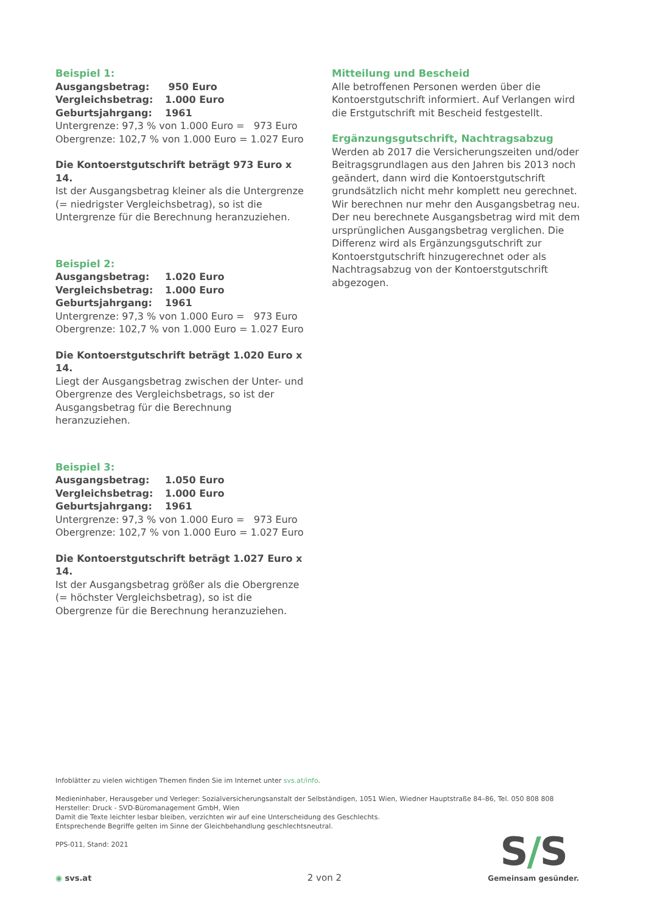Beispiel 1:
| Ausgangsbetrag: | 950 Euro |
| Vergleichsbetrag: | 1.000 Euro |
| Geburtsjahrgang: | 1961 |
Untergrenze: 97,3 % von 1.000 Euro = 973 Euro
Obergrenze: 102,7 % von 1.000 Euro = 1.027 Euro
Die Kontoerstgutschrift beträgt 973 Euro x 14.
Ist der Ausgangsbetrag kleiner als die Untergrenze (= niedrigster Vergleichsbetrag), so ist die Untergrenze für die Berechnung heranzuziehen.
Beispiel 2:
| Ausgangsbetrag: | 1.020 Euro |
| Vergleichsbetrag: | 1.000 Euro |
| Geburtsjahrgang: | 1961 |
Untergrenze: 97,3 % von 1.000 Euro = 973 Euro
Obergrenze: 102,7 % von 1.000 Euro = 1.027 Euro
Die Kontoerstgutschrift beträgt 1.020 Euro x 14.
Liegt der Ausgangsbetrag zwischen der Unter- und Obergrenze des Vergleichsbetrags, so ist der Ausgangsbetrag für die Berechnung heranzuziehen.
Beispiel 3:
| Ausgangsbetrag: | 1.050 Euro |
| Vergleichsbetrag: | 1.000 Euro |
| Geburtsjahrgang: | 1961 |
Untergrenze: 97,3 % von 1.000 Euro = 973 Euro
Obergrenze: 102,7 % von 1.000 Euro = 1.027 Euro
Die Kontoerstgutschrift beträgt 1.027 Euro x 14.
Ist der Ausgangsbetrag größer als die Obergrenze (= höchster Vergleichsbetrag), so ist die Obergrenze für die Berechnung heranzuziehen.
Mitteilung und Bescheid
Alle betroffenen Personen werden über die Kontoerstgutschrift informiert. Auf Verlangen wird die Erstgutschrift mit Bescheid festgestellt.
Ergänzungsgutschrift, Nachtragsabzug
Werden ab 2017 die Versicherungszeiten und/oder Beitragsgrundlagen aus den Jahren bis 2013 noch geändert, dann wird die Kontoerstgutschrift grundsätzlich nicht mehr komplett neu gerechnet. Wir berechnen nur mehr den Ausgangsbetrag neu. Der neu berechnete Ausgangsbetrag wird mit dem ursprünglichen Ausgangsbetrag verglichen. Die Differenz wird als Ergänzungsgutschrift zur Kontoerstgutschrift hinzugerechnet oder als Nachtragsabzug von der Kontoerstgutschrift abgezogen.
Infoblätter zu vielen wichtigen Themen finden Sie im Internet unter svs.at/info.
Medieninhaber, Herausgeber und Verleger: Sozialversicherungsanstalt der Selbständigen, 1051 Wien, Wiedner Hauptstraße 84–86, Tel. 050 808 808
Hersteller: Druck - SVD-Büromanagement GmbH, Wien
Damit die Texte leichter lesbar bleiben, verzichten wir auf eine Unterscheidung des Geschlechts.
Entsprechende Begriffe gelten im Sinne der Gleichbehandlung geschlechtsneutral.
PPS-011, Stand: 2021
◉ svs.at 2 von 2
S/S
Gemeinsam gesünder.